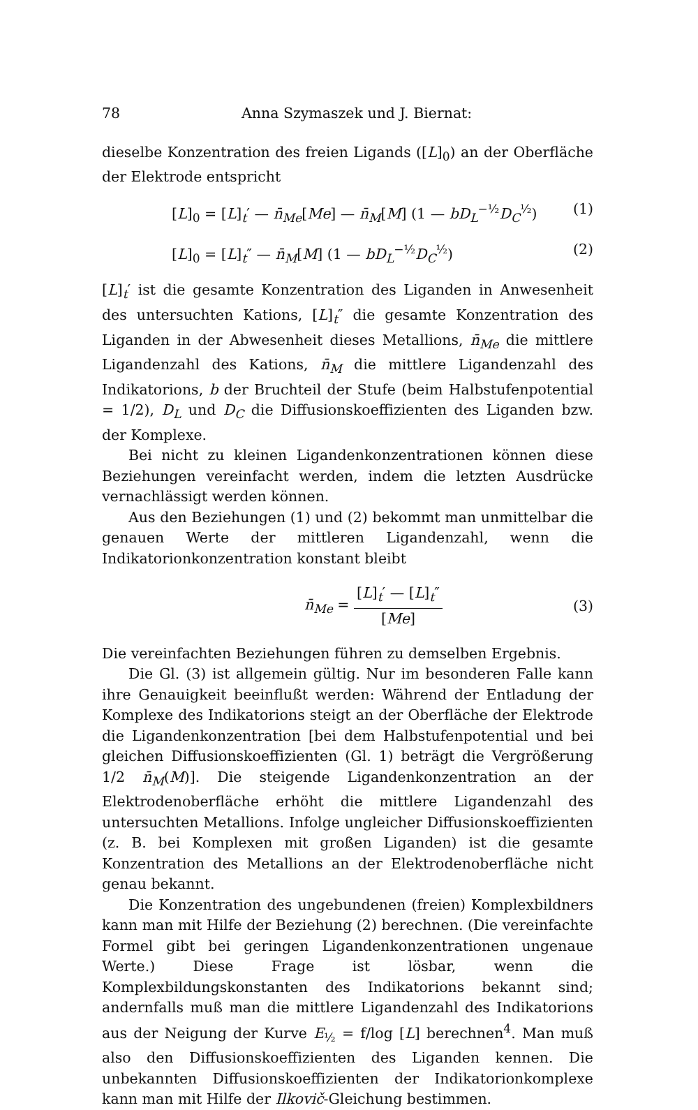78 Anna Szymaszek und J. Biernat:
dieselbe Konzentration des freien Ligands ([L]<sub>0</sub>) an der Oberfläche der Elektrode entspricht
[L]<sub>0</sub> = [L]<sub>t</sub>′ — n̄<sub>Me</sub>[Me] — n̄<sub>M</sub>[M] (1 — bD<sub>L</sub><sup>−½</sup>D<sub>C</sub><sup>½</sup>) (1)
[L]<sub>0</sub> = [L]<sub>t</sub>″ — n̄<sub>M</sub>[M] (1 — bD<sub>L</sub><sup>−½</sup>D<sub>C</sub><sup>½</sup>) (2)
[L]<sub>t</sub>′ ist die gesamte Konzentration des Liganden in Anwesenheit des untersuchten Kations, [L]<sub>t</sub>″ die gesamte Konzentration des Liganden in der Abwesenheit dieses Metallions, n̄<sub>Me</sub> die mittlere Ligandenzahl des Kations, n̄<sub>M</sub> die mittlere Ligandenzahl des Indikatorions, b der Bruchteil der Stufe (beim Halbstufenpotential = 1/2), D<sub>L</sub> und D<sub>C</sub> die Diffusionskoeffizienten des Liganden bzw. der Komplexe.
Bei nicht zu kleinen Ligandenkonzentrationen können diese Beziehungen vereinfacht werden, indem die letzten Ausdrücke vernachlässigt werden können.
Aus den Beziehungen (1) und (2) bekommt man unmittelbar die genauen Werte der mittleren Ligandenzahl, wenn die Indikatorionkonzentration konstant bleibt
n̄<sub>Me</sub> = [L]<sub>t</sub>′ — [L]<sub>t</sub>″ [Me] (3)
Die vereinfachten Beziehungen führen zu demselben Ergebnis.
Die Gl. (3) ist allgemein gültig. Nur im besonderen Falle kann ihre Genauigkeit beeinflußt werden: Während der Entladung der Komplexe des Indikatorions steigt an der Oberfläche der Elektrode die Ligandenkonzentration [bei dem Halbstufenpotential und bei gleichen Diffusionskoeffizienten (Gl. 1) beträgt die Vergrößerung 1/2 n̄<sub>M</sub>(M)]. Die steigende Ligandenkonzentration an der Elektrodenoberfläche erhöht die mittlere Ligandenzahl des untersuchten Metallions. Infolge ungleicher Diffusionskoeffizienten (z. B. bei Komplexen mit großen Liganden) ist die gesamte Konzentration des Metallions an der Elektrodenoberfläche nicht genau bekannt.
Die Konzentration des ungebundenen (freien) Komplexbildners kann man mit Hilfe der Beziehung (2) berechnen. (Die vereinfachte Formel gibt bei geringen Ligandenkonzentrationen ungenaue Werte.) Diese Frage ist lösbar, wenn die Komplexbildungskonstanten des Indikatorions bekannt sind; andernfalls muß man die mittlere Ligandenzahl des Indikatorions aus der Neigung der Kurve E<sub>½</sub> = f/log [L] berechnen<sup>4</sup>. Man muß also den Diffusionskoeffizienten des Liganden kennen. Die unbekannten Diffusionskoeffizienten der Indikatorionkomplexe kann man mit Hilfe der Ilkovič-Gleichung bestimmen.